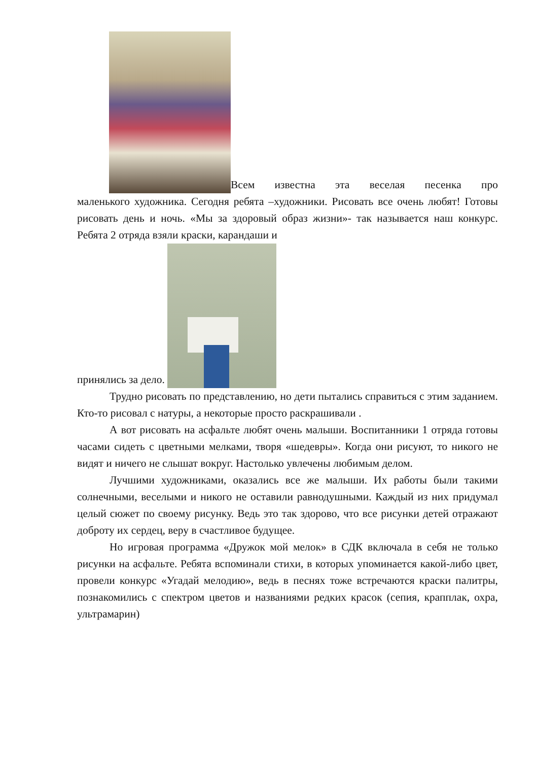Всем известна эта веселая песенка про
маленького художника. Сегодня ребята –художники. Рисовать все очень любят! Готовы рисовать день и ночь. «Мы за здоровый образ жизни»- так называется наш конкурс. Ребята 2 отряда взяли краски, карандаши и
принялись за дело.
Трудно рисовать по представлению, но дети пытались справиться с этим заданием. Кто-то рисовал с натуры, а некоторые просто раскрашивали .
А вот рисовать на асфальте любят очень малыши. Воспитанники 1 отряда готовы часами сидеть с цветными мелками, творя «шедевры». Когда они рисуют, то никого не видят и ничего не слышат вокруг. Настолько увлечены любимым делом.
Лучшими художниками, оказались все же малыши. Их работы были такими солнечными, веселыми и никого не оставили равнодушными. Каждый из них придумал целый сюжет по своему рисунку. Ведь это так здорово, что все рисунки детей отражают доброту их сердец, веру в счастливое будущее.
Но игровая программа «Дружок мой мелок» в СДК включала в себя не только рисунки на асфальте. Ребята вспоминали стихи, в которых упоминается какой-либо цвет, провели конкурс «Угадай мелодию», ведь в песнях тоже встречаются краски палитры, познакомились с спектром цветов и названиями редких красок (сепия, крапплак, охра, ультрамарин)